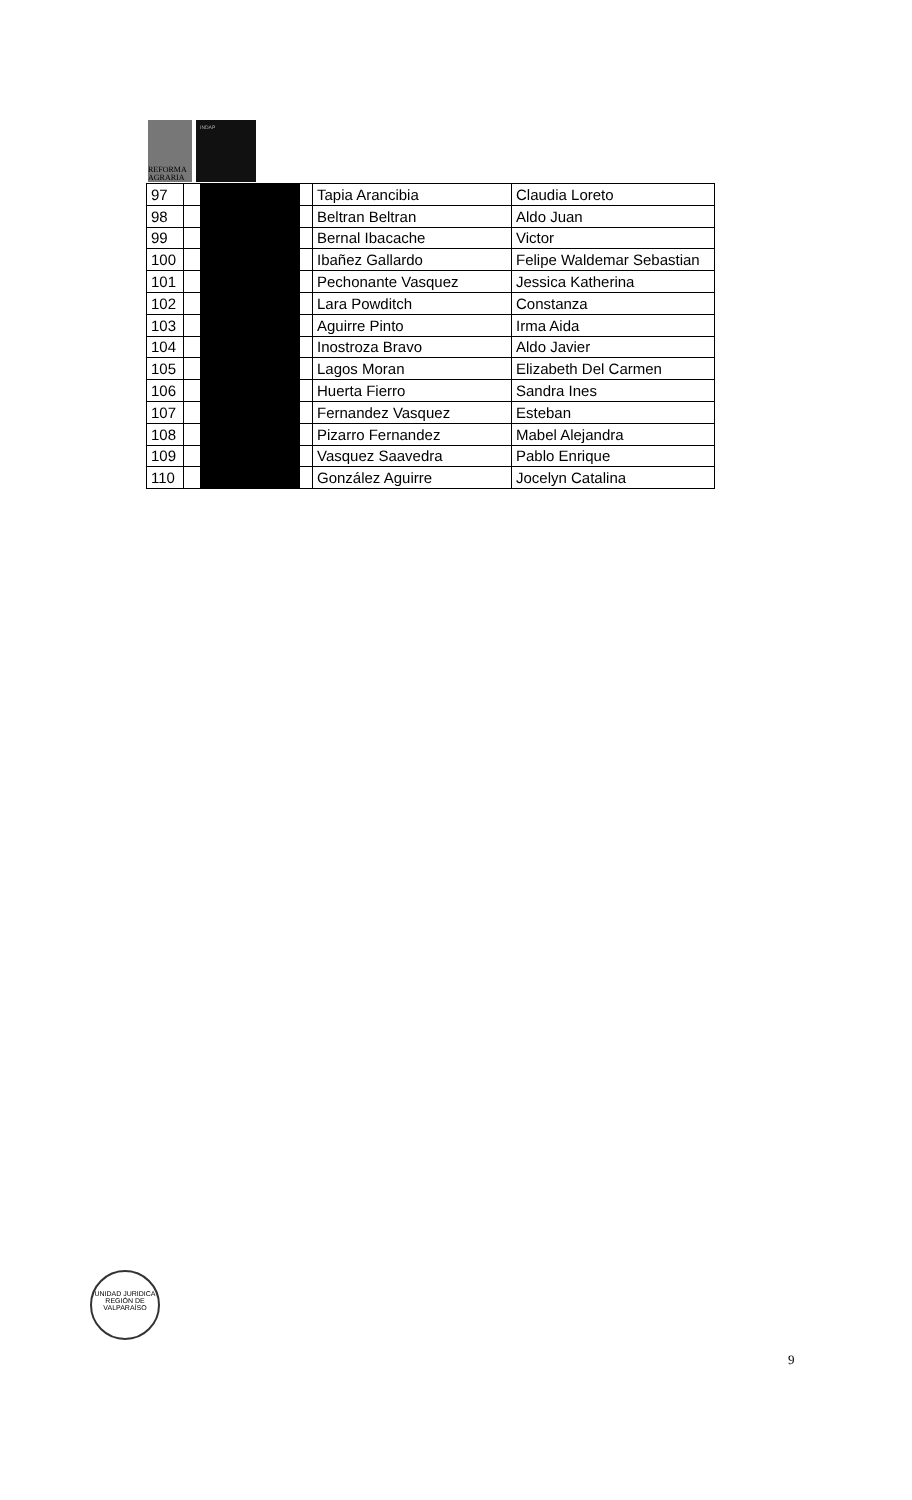REFORMA AGRARIA
INDAP
| 97 | | | | Tapia Arancibia | Claudia Loreto |
| 98 | | | | Beltran Beltran | Aldo Juan |
| 99 | | | | Bernal Ibacache | Victor |
| 100 | | | | Ibañez Gallardo | Felipe Waldemar Sebastian |
| 101 | | | | Pechonante Vasquez | Jessica Katherina |
| 102 | | | | Lara Powditch | Constanza |
| 103 | | | | Aguirre Pinto | Irma Aida |
| 104 | | | | Inostroza Bravo | Aldo Javier |
| 105 | | | | Lagos Moran | Elizabeth Del Carmen |
| 106 | | | | Huerta Fierro | Sandra Ines |
| 107 | | | | Fernandez Vasquez | Esteban |
| 108 | | | | Pizarro Fernandez | Mabel Alejandra |
| 109 | | | | Vasquez Saavedra | Pablo Enrique |
| 110 | | | | González Aguirre | Jocelyn Catalina |
UNIDAD JURIDICA REGIÓN DE VALPARAÍSO
9